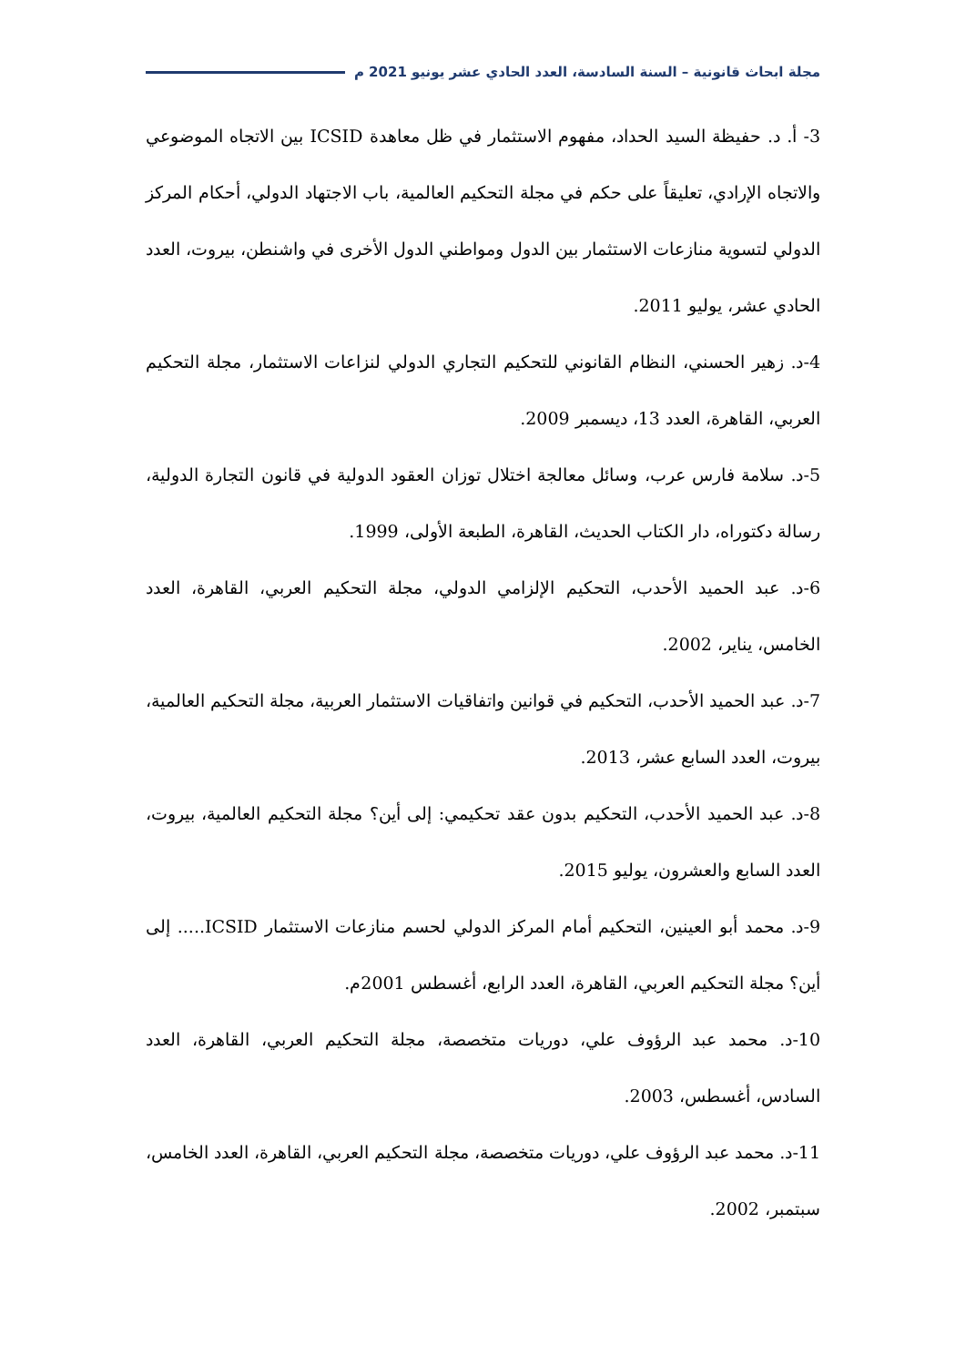مجلة ابحاث قانونية – السنة السادسة، العدد الحادي عشر يونيو 2021 م
3- أ. د. حفيظة السيد الحداد، مفهوم الاستثمار في ظل معاهدة ICSID بين الاتجاه الموضوعي والاتجاه الإرادي، تعليقاً على حكم في مجلة التحكيم العالمية، باب الاجتهاد الدولي، أحكام المركز الدولي لتسوية منازعات الاستثمار بين الدول ومواطني الدول الأخرى في واشنطن، بيروت، العدد الحادي عشر، يوليو 2011.
4-د. زهير الحسني، النظام القانوني للتحكيم التجاري الدولي لنزاعات الاستثمار، مجلة التحكيم العربي، القاهرة، العدد 13، ديسمبر 2009.
5-د. سلامة فارس عرب، وسائل معالجة اختلال توزان العقود الدولية في قانون التجارة الدولية، رسالة دكتوراه، دار الكتاب الحديث، القاهرة، الطبعة الأولى، 1999.
6-د. عبد الحميد الأحدب، التحكيم الإلزامي الدولي، مجلة التحكيم العربي، القاهرة، العدد الخامس، يناير، 2002.
7-د. عبد الحميد الأحدب، التحكيم في قوانين واتفاقيات الاستثمار العربية، مجلة التحكيم العالمية، بيروت، العدد السابع عشر، 2013.
8-د. عبد الحميد الأحدب، التحكيم بدون عقد تحكيمي: إلى أين؟ مجلة التحكيم العالمية، بيروت، العدد السابع والعشرون، يوليو 2015.
9-د. محمد أبو العينين، التحكيم أمام المركز الدولي لحسم منازعات الاستثمار ICSID..... إلى أين؟ مجلة التحكيم العربي، القاهرة، العدد الرابع، أغسطس 2001م.
10-د. محمد عبد الرؤوف علي، دوريات متخصصة، مجلة التحكيم العربي، القاهرة، العدد السادس، أغسطس، 2003.
11-د. محمد عبد الرؤوف علي، دوريات متخصصة، مجلة التحكيم العربي، القاهرة، العدد الخامس، سبتمبر، 2002.